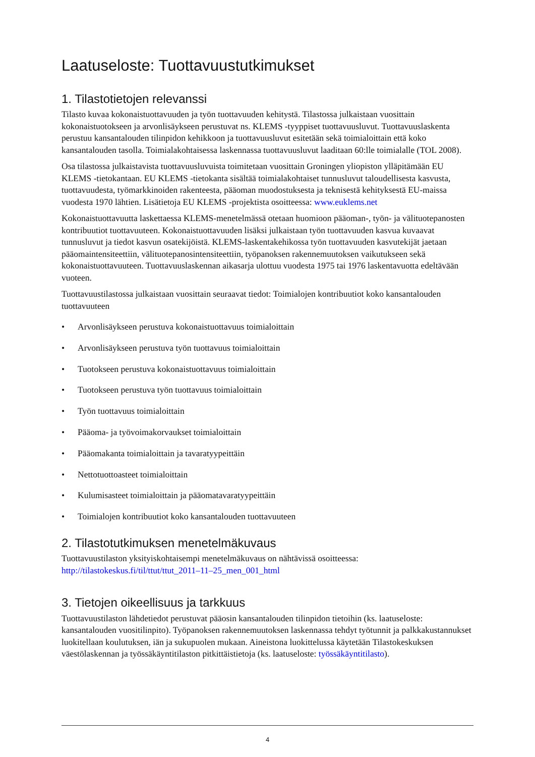Laatuseloste: Tuottavuustutkimukset
1. Tilastotietojen relevanssi
Tilasto kuvaa kokonaistuottavuuden ja työn tuottavuuden kehitystä. Tilastossa julkaistaan vuosittain kokonaistuotokseen ja arvonlisäykseen perustuvat ns. KLEMS -tyyppiset tuottavuusluvut. Tuottavuuslaskenta perustuu kansantalouden tilinpidon kehikkoon ja tuottavuusluvut esitetään sekä toimialoittain että koko kansantalouden tasolla. Toimialakohtaisessa laskennassa tuottavuusluvut laaditaan 60:lle toimialalle (TOL 2008).
Osa tilastossa julkaistavista tuottavuusluvuista toimitetaan vuosittain Groningen yliopiston ylläpitämään EU KLEMS -tietokantaan. EU KLEMS -tietokanta sisältää toimialakohtaiset tunnusluvut taloudellisesta kasvusta, tuottavuudesta, työmarkkinoiden rakenteesta, pääoman muodostuksesta ja teknisestä kehityksestä EU-maissa vuodesta 1970 lähtien. Lisätietoja EU KLEMS -projektista osoitteessa: www.euklems.net
Kokonaistuottavuutta laskettaessa KLEMS-menetelmässä otetaan huomioon pääoman-, työn- ja välituotepanosten kontribuutiot tuottavuuteen. Kokonaistuottavuuden lisäksi julkaistaan työn tuottavuuden kasvua kuvaavat tunnusluvut ja tiedot kasvun osatekijöistä. KLEMS-laskentakehikossa työn tuottavuuden kasvutekijät jaetaan pääomaintensiteettiin, välituotepanosintensiteettiin, työpanoksen rakennemuutoksen vaikutukseen sekä kokonaistuottavuuteen. Tuottavuuslaskennan aikasarja ulottuu vuodesta 1975 tai 1976 laskentavuotta edeltävään vuoteen.
Tuottavuustilastossa julkaistaan vuosittain seuraavat tiedot: Toimialojen kontribuutiot koko kansantalouden tuottavuuteen
• Arvonlisäykseen perustuva kokonaistuottavuus toimialoittain
• Arvonlisäykseen perustuva työn tuottavuus toimialoittain
• Tuotokseen perustuva kokonaistuottavuus toimialoittain
• Tuotokseen perustuva työn tuottavuus toimialoittain
• Työn tuottavuus toimialoittain
• Pääoma- ja työvoimakorvaukset toimialoittain
• Pääomakanta toimialoittain ja tavaratyypeittäin
• Nettotuottoasteet toimialoittain
• Kulumisasteet toimialoittain ja pääomatavaratyypeittäin
• Toimialojen kontribuutiot koko kansantalouden tuottavuuteen
2. Tilastotutkimuksen menetelmäkuvaus
Tuottavuustilaston yksityiskohtaisempi menetelmäkuvaus on nähtävissä osoitteessa: http://tilastokeskus.fi/til/ttut/ttut_2011–11–25_men_001_html
3. Tietojen oikeellisuus ja tarkkuus
Tuottavuustilaston lähdetiedot perustuvat pääosin kansantalouden tilinpidon tietoihin (ks. laatuseloste: kansantalouden vuositilinpito). Työpanoksen rakennemuutoksen laskennassa tehdyt työtunnit ja palkkakustannukset luokitellaan koulutuksen, iän ja sukupuolen mukaan. Aineistona luokittelussa käytetään Tilastokeskuksen väestölaskennan ja työssäkäyntitilaston pitkittäistietoja (ks. laatuseloste: työssäkäyntitilasto).
4